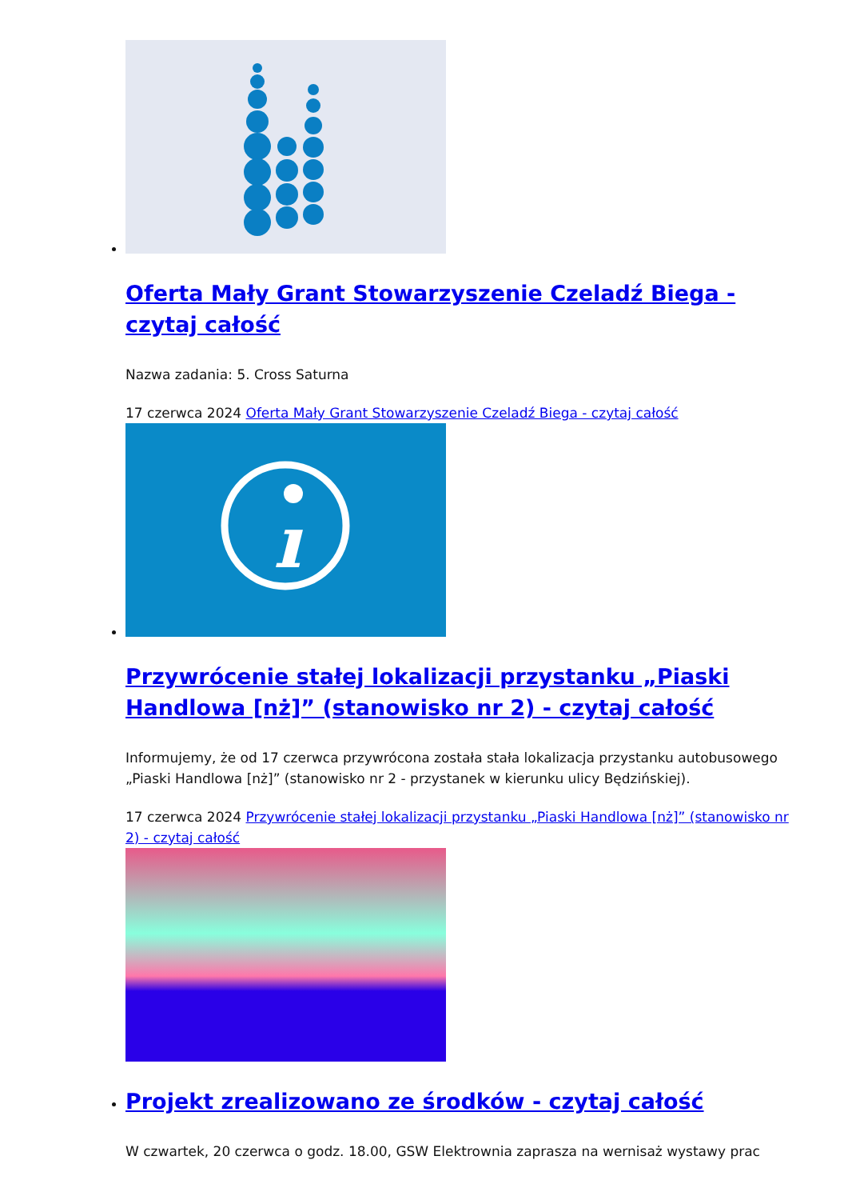Oferta Mały Grant Stowarzyszenie Czeladź Biega - czytaj całość
Nazwa zadania: 5. Cross Saturna
17 czerwca 2024 Oferta Mały Grant Stowarzyszenie Czeladź Biega - czytaj całość
ı
Przywrócenie stałej lokalizacji przystanku „Piaski Handlowa [nż]” (stanowisko nr 2) - czytaj całość
Informujemy, że od 17 czerwca przywrócona została stała lokalizacja przystanku autobusowego „Piaski Handlowa [nż]” (stanowisko nr 2 - przystanek w kierunku ulicy Będzińskiej).
17 czerwca 2024 Przywrócenie stałej lokalizacji przystanku „Piaski Handlowa [nż]” (stanowisko nr 2) - czytaj całość
Projekt zrealizowano ze środków - czytaj całość
W czwartek, 20 czerwca o godz. 18.00, GSW Elektrownia zaprasza na wernisaż wystawy prac